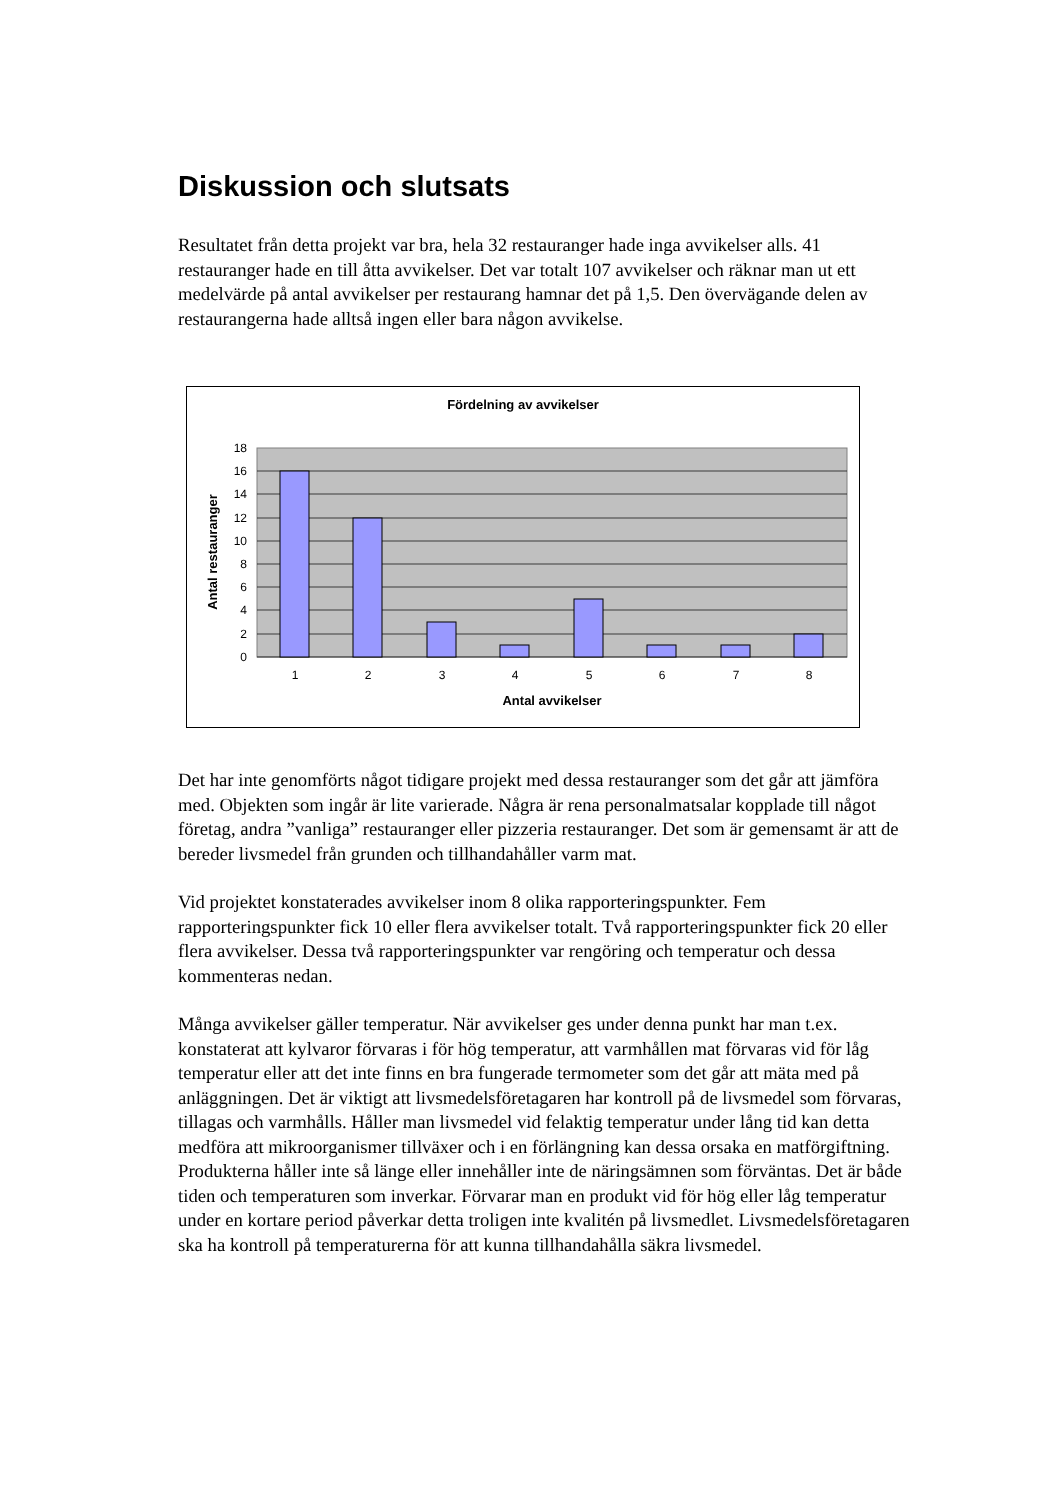Diskussion och slutsats
Resultatet från detta projekt var bra, hela 32 restauranger hade inga avvikelser alls. 41 restauranger hade en till åtta avvikelser. Det var totalt 107 avvikelser och räknar man ut ett medelvärde på antal avvikelser per restaurang hamnar det på 1,5. Den övervägande delen av restaurangerna hade alltså ingen eller bara någon avvikelse.
Fördelning av avvikelser
0
2
4
6
8
10
12
14
16
18
1
2
3
4
5
6
7
8
Antal avvikelser
Antal restauranger
Det har inte genomförts något tidigare projekt med dessa restauranger som det går att jämföra med. Objekten som ingår är lite varierade. Några är rena personalmatsalar kopplade till något företag, andra ”vanliga” restauranger eller pizzeria restauranger. Det som är gemensamt är att de bereder livsmedel från grunden och tillhandahåller varm mat.
Vid projektet konstaterades avvikelser inom 8 olika rapporteringspunkter. Fem rapporteringspunkter fick 10 eller flera avvikelser totalt. Två rapporteringspunkter fick 20 eller flera avvikelser. Dessa två rapporteringspunkter var rengöring och temperatur och dessa kommenteras nedan.
Många avvikelser gäller temperatur. När avvikelser ges under denna punkt har man t.ex. konstaterat att kylvaror förvaras i för hög temperatur, att varmhållen mat förvaras vid för låg temperatur eller att det inte finns en bra fungerade termometer som det går att mäta med på anläggningen. Det är viktigt att livsmedelsföretagaren har kontroll på de livsmedel som förvaras, tillagas och varmhålls. Håller man livsmedel vid felaktig temperatur under lång tid kan detta medföra att mikroorganismer tillväxer och i en förlängning kan dessa orsaka en matförgiftning. Produkterna håller inte så länge eller innehåller inte de näringsämnen som förväntas. Det är både tiden och temperaturen som inverkar. Förvarar man en produkt vid för hög eller låg temperatur under en kortare period påverkar detta troligen inte kvalitén på livsmedlet. Livsmedelsföretagaren ska ha kontroll på temperaturerna för att kunna tillhandahålla säkra livsmedel.